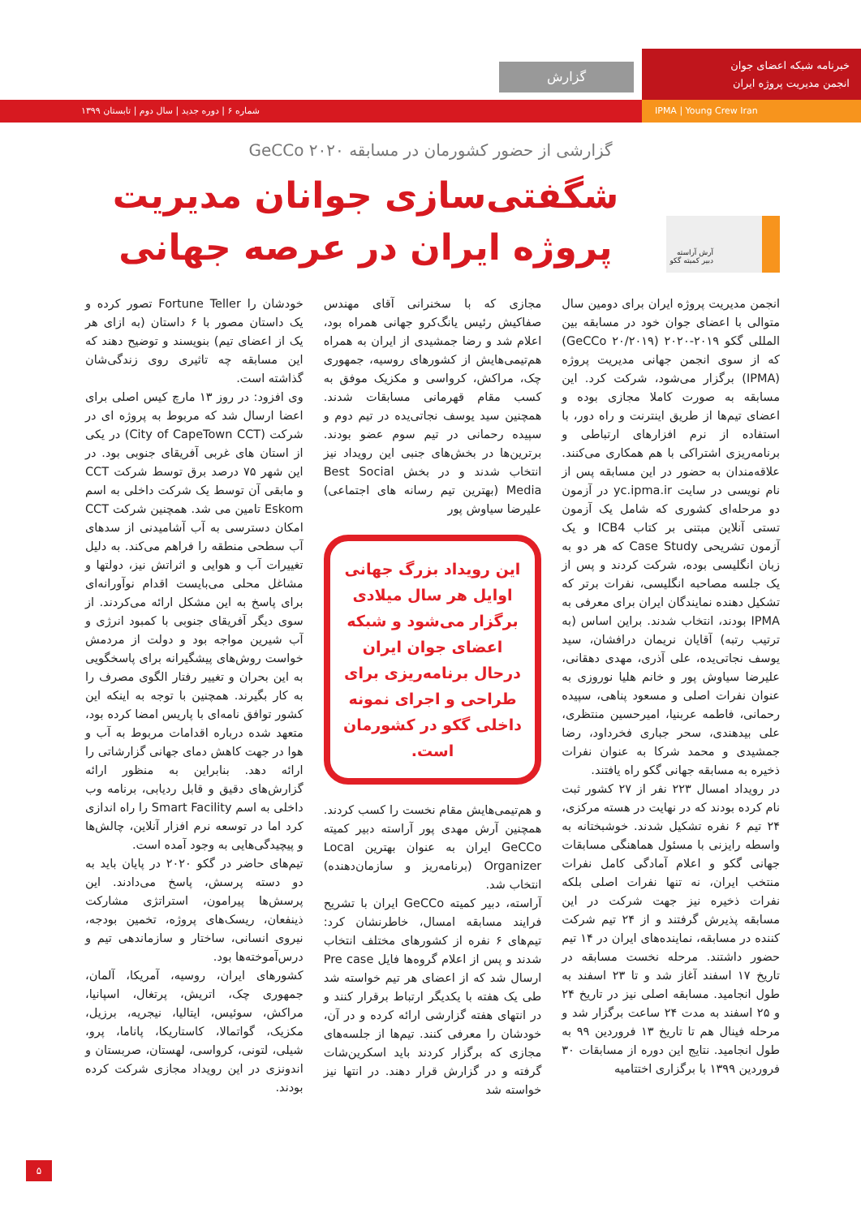خبرنامه شبکه اعضای جوان
انجمن مدیریت پروژه ایران
گزارش
IPMA | Young Crew Iran شماره ۶ | دوره جدید | سال دوم | تابستان ۱۳۹۹
گزارشی از حضور کشورمان در مسابقه GeCCo ۲۰۲۰
شگفتی‌سازی جوانان مدیریت پروژه ایران در عرصه جهانی
آرش آراسته
دبیر کمیته گکو
انجمن مدیریت پروژه ایران برای دومین سال متوالی با اعضای جوان خود در مسابقه بین المللی گکو ۲۰۱۹-۲۰۲۰ (GeCCo ۲۰/۲۰۱۹) که از سوی انجمن جهانی مدیریت پروژه (IPMA) برگزار می‌شود، شرکت کرد. این مسابقه به صورت کاملا مجازی بوده و اعضای تیم‌ها از طریق اینترنت و راه دور، با استفاده از نرم افزارهای ارتباطی و برنامه‌ریزی اشتراکی با هم همکاری می‌کنند. علاقه‌مندان به حضور در این مسابقه پس از نام نویسی در سایت yc.ipma.ir در آزمون دو مرحله‌ای کشوری که شامل یک آزمون تستی آنلاین مبتنی بر کتاب ICB4 و یک آزمون تشریحی Case Study که هر دو به زبان انگلیسی بوده، شرکت کردند و پس از یک جلسه مصاحبه انگلیسی، نفرات برتر که تشکیل دهنده نمایندگان ایران برای معرفی به IPMA بودند، انتخاب شدند. براین اساس (به ترتیب رتبه) آقایان نریمان درافشان، سید یوسف نجاتی‌یده، علی آذری، مهدی دهقانی، علیرضا سیاوش پور و خانم هلیا نوروزی به عنوان نفرات اصلی و مسعود پناهی، سپیده رحمانی، فاطمه عربنیا، امیرحسین منتظری، علی بیدهندی، سحر جباری فخرداود، رضا جمشیدی و محمد شرکا به عنوان نفرات ذخیره به مسابقه جهانی گکو راه یافتند.
در رویداد امسال ۲۲۳ نفر از ۲۷ کشور ثبت نام کرده بودند که در نهایت در هسته مرکزی، ۲۴ تیم ۶ نفره تشکیل شدند. خوشبختانه به واسطه رایزنی با مسئول هماهنگی مسابقات جهانی گکو و اعلام آمادگی کامل نفرات منتخب ایران، نه تنها نفرات اصلی بلکه نفرات ذخیره نیز جهت شرکت در این مسابقه پذیرش گرفتند و از ۲۴ تیم شرکت کننده در مسابقه، نماینده‌های ایران در ۱۴ تیم حضور داشتند. مرحله نخست مسابقه در تاریخ ۱۷ اسفند آغاز شد و تا ۲۳ اسفند به طول انجامید. مسابقه اصلی نیز در تاریخ ۲۴ و ۲۵ اسفند به مدت ۲۴ ساعت برگزار شد و مرحله فینال هم تا تاریخ ۱۳ فروردین ۹۹ به طول انجامید. نتایج این دوره از مسابقات ۳۰ فروردین ۱۳۹۹ با برگزاری اختتامیه
مجازی که با سخنرانی آقای مهندس صفاکیش رئیس یانگ‌کرو جهانی همراه بود، اعلام شد و رضا جمشیدی از ایران به همراه هم‌تیمی‌هایش از کشورهای روسیه، جمهوری چک، مراکش، کرواسی و مکزیک موفق به کسب مقام قهرمانی مسابقات شدند. همچنین سید یوسف نجاتی‌یده در تیم دوم و سپیده رحمانی در تیم سوم عضو بودند. برترین‌ها در بخش‌های جنبی این رویداد نیز انتخاب شدند و در بخش Best Social Media (بهترین تیم رسانه های اجتماعی) علیرضا سیاوش پور
این رویداد بزرگ جهانی اوایل هر سال میلادی برگزار می‌شود و شبکه اعضای جوان ایران درحال برنامه‌ریزی برای طراحی و اجرای نمونه داخلی گکو در کشورمان است.
و هم‌تیمی‌هایش مقام نخست را کسب کردند. همچنین آرش مهدی پور آراسته دبیر کمیته GeCCo ایران به عنوان بهترین Local Organizer (برنامه‌ریز و سازمان‌دهنده) انتخاب شد.
آراسته، دبیر کمیته GeCCo ایران با تشریح فرایند مسابقه امسال، خاطرنشان کرد: تیم‌های ۶ نفره از کشورهای مختلف انتخاب شدند و پس از اعلام گروه‌ها فایل Pre case ارسال شد که از اعضای هر تیم خواسته شد طی یک هفته با یکدیگر ارتباط برقرار کنند و در انتهای هفته گزارشی ارائه کرده و در آن، خودشان را معرفی کنند. تیم‌ها از جلسه‌های مجازی که برگزار کردند باید اسکرین‌شات گرفته و در گزارش قرار دهند. در انتها نیز خواسته شد
خودشان را Fortune Teller تصور کرده و یک داستان مصور با ۶ داستان (به ازای هر یک از اعضای تیم) بنویسند و توضیح دهند که این مسابقه چه تاثیری روی زندگی‌شان گذاشته است.
وی افزود: در روز ۱۳ مارچ کیس اصلی برای اعضا ارسال شد که مربوط به پروژه ای در شرکت (City of CapeTown CCT) در یکی از استان های غربی آفریقای جنوبی بود. در این شهر ۷۵ درصد برق توسط شرکت CCT و مابقی آن توسط یک شرکت داخلی به اسم Eskom تامین می شد. همچنین شرکت CCT امکان دسترسی به آب آشامیدنی از سدهای آب سطحی منطقه را فراهم می‌کند. به دلیل تغییرات آب و هوایی و اثراتش نیز، دولتها و مشاغل محلی می‌بایست اقدام نوآورانه‌ای برای پاسخ به این مشکل ارائه می‌کردند. از سوی دیگر آفریقای جنوبی با کمبود انرژی و آب شیرین مواجه بود و دولت از مردمش خواست روش‌های پیشگیرانه برای پاسخگویی به این بحران و تغییر رفتار الگوی مصرف را به کار بگیرند. همچنین با توجه به اینکه این کشور توافق نامه‌ای با پاریس امضا کرده بود، متعهد شده درباره اقدامات مربوط به آب و هوا در جهت کاهش دمای جهانی گزارشاتی را ارائه دهد. بنابراین به منظور ارائه گزارش‌های دقیق و قابل ردیابی، برنامه وب داخلی به اسم Smart Facility را راه اندازی کرد اما در توسعه نرم افزار آنلاین، چالش‌ها و پیچیدگی‌هایی به وجود آمده است.
تیم‌های حاضر در گکو ۲۰۲۰ در پایان باید به دو دسته پرسش، پاسخ می‌دادند. این پرسش‌ها پیرامون، استراتژی مشارکت ذینفعان، ریسک‌های پروژه، تخمین بودجه، نیروی انسانی، ساختار و سازماندهی تیم و درس‌آموخته‌ها بود.
کشورهای ایران، روسیه، آمریکا، آلمان، جمهوری چک، اتریش، پرتغال، اسپانیا، مراکش، سوئیس، ایتالیا، نیجریه، برزیل، مکزیک، گواتمالا، کاستاریکا، پاناما، پرو، شیلی، لتونی، کرواسی، لهستان، صربستان و اندونزی در این رویداد مجازی شرکت کرده بودند.
۵